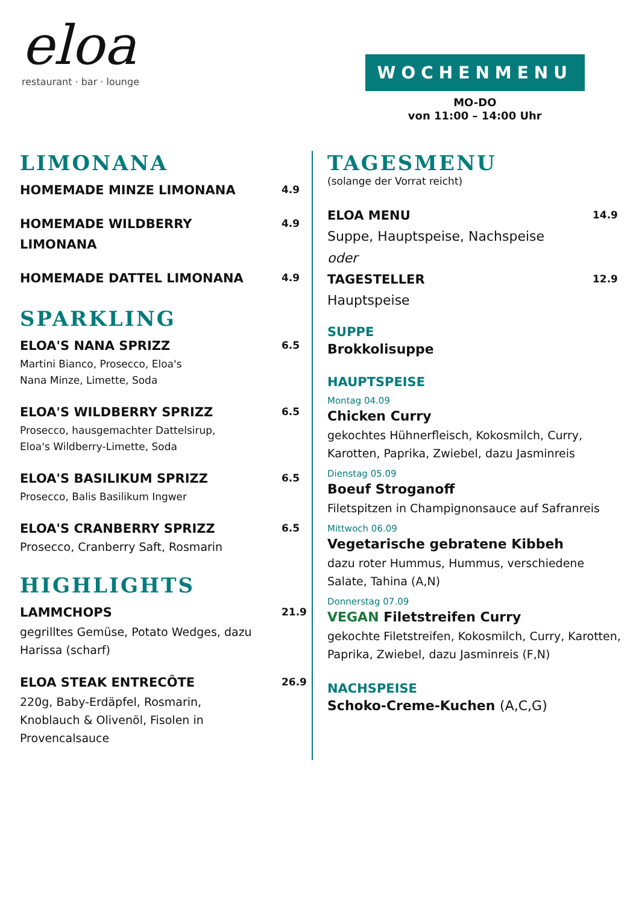eloa
restaurant · bar · lounge
WOCHENMENU
MO-DO
von 11:00 – 14:00 Uhr
LIMONANA
HOMEMADE MINZE LIMONANA
4.9
HOMEMADE WILDBERRY LIMONANA
4.9
HOMEMADE DATTEL LIMONANA
4.9
SPARKLING
ELOA'S NANA SPRIZZ
Martini Bianco, Prosecco, Eloa's
Nana Minze, Limette, Soda
6.5
ELOA'S WILDBERRY SPRIZZ
Prosecco, hausgemachter Dattelsirup,
Eloa's Wildberry-Limette, Soda
6.5
ELOA'S BASILIKUM SPRIZZ
Prosecco, Balis Basilikum Ingwer
6.5
ELOA'S CRANBERRY SPRIZZ
Prosecco, Cranberry Saft, Rosmarin
6.5
HIGHLIGHTS
LAMMCHOPS
gegrilltes Gemüse, Potato Wedges, dazu Harissa (scharf)
21.9
ELOA STEAK ENTRECÔTE
220g, Baby-Erdäpfel, Rosmarin, Knoblauch & Olivenöl, Fisolen in Provencalsauce
26.9
TAGESMENU
(solange der Vorrat reicht)
ELOA MENU
Suppe, Hauptspeise, Nachspeise
oder
14.9
TAGESTELLER
Hauptspeise
12.9
SUPPE
Brokkolisuppe
HAUPTSPEISE
Montag 04.09
Chicken Curry
gekochtes Hühnerfleisch, Kokosmilch, Curry, Karotten, Paprika, Zwiebel, dazu Jasminreis
Dienstag 05.09
Boeuf Stroganoff
Filetspitzen in Champignonsauce auf Safranreis
Mittwoch 06.09
Vegetarische gebratene Kibbeh
dazu roter Hummus, Hummus, verschiedene Salate, Tahina (A,N)
Donnerstag 07.09
VEGAN Filetstreifen Curry
gekochte Filetstreifen, Kokosmilch, Curry, Karotten, Paprika, Zwiebel, dazu Jasminreis (F,N)
NACHSPEISE
Schoko-Creme-Kuchen (A,C,G)